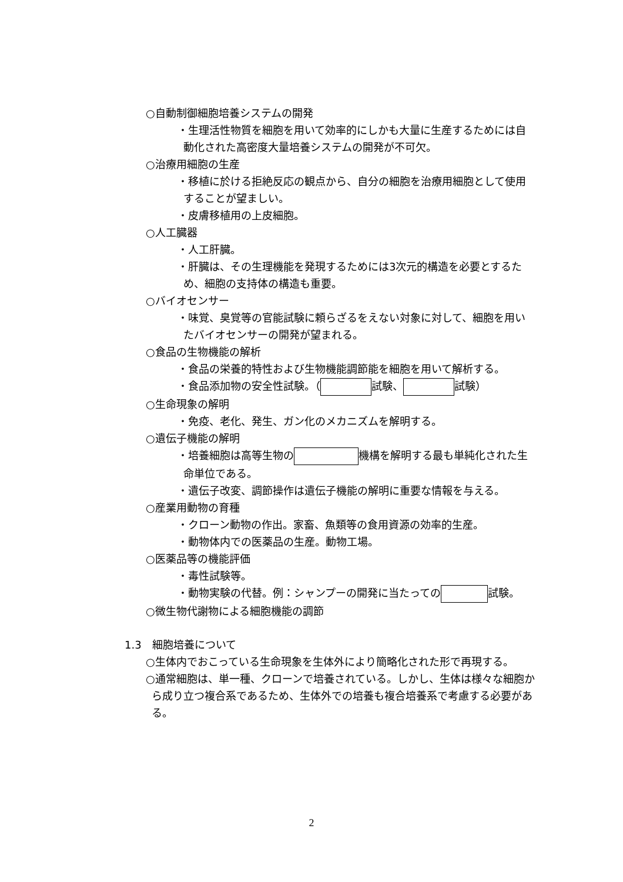○自動制御細胞培養システムの開発
・生理活性物質を細胞を用いて効率的にしかも大量に生産するためには自動化された高密度大量培養システムの開発が不可欠。
○治療用細胞の生産
・移植に於ける拒絶反応の観点から、自分の細胞を治療用細胞として使用することが望ましい。
・皮膚移植用の上皮細胞。
○人工臓器
・人工肝臓。
・肝臓は、その生理機能を発現するためには3次元的構造を必要とするため、細胞の支持体の構造も重要。
○バイオセンサー
・味覚、臭覚等の官能試験に頼らざるをえない対象に対して、細胞を用いたバイオセンサーの開発が望まれる。
○食品の生物機能の解析
・食品の栄養的特性および生物機能調節能を細胞を用いて解析する。
・食品添加物の安全性試験。（ 試験、 試験）
○生命現象の解明
・免疫、老化、発生、ガン化のメカニズムを解明する。
○遺伝子機能の解明
・培養細胞は高等生物の 機構を解明する最も単純化された生命単位である。
・遺伝子改変、調節操作は遺伝子機能の解明に重要な情報を与える。
○産業用動物の育種
・クローン動物の作出。家畜、魚類等の食用資源の効率的生産。
・動物体内での医薬品の生産。動物工場。
○医薬品等の機能評価
・毒性試験等。
・動物実験の代替。例：シャンプーの開発に当たっての 試験。
○微生物代謝物による細胞機能の調節
1.3　細胞培養について
○生体内でおこっている生命現象を生体外により簡略化された形で再現する。
○通常細胞は、単一種、クローンで培養されている。しかし、生体は様々な細胞から成り立つ複合系であるため、生体外での培養も複合培養系で考慮する必要がある。
2